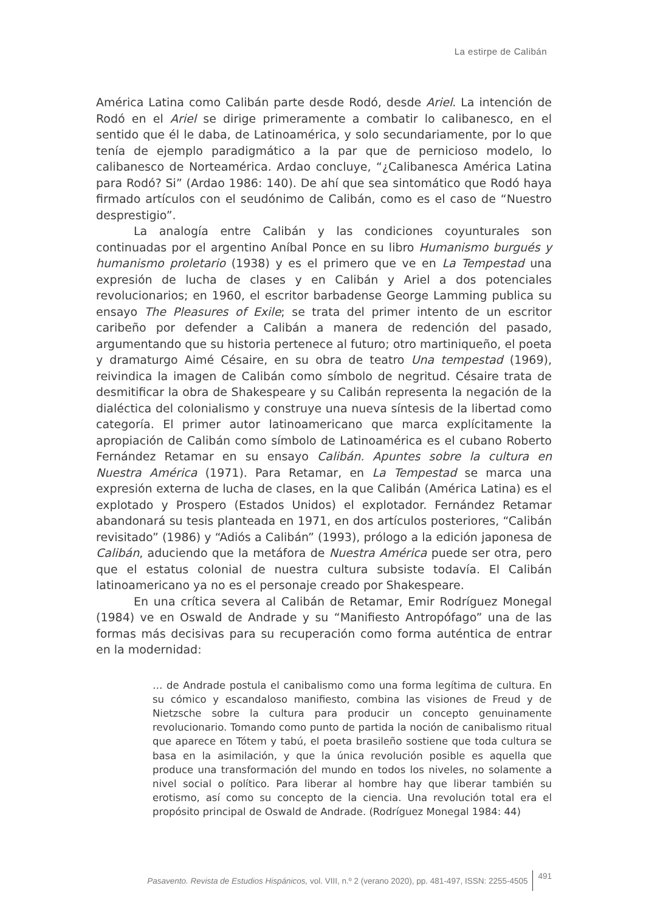La estirpe de Calibán
América Latina como Calibán parte desde Rodó, desde Ariel. La intención de Rodó en el Ariel se dirige primeramente a combatir lo calibanesco, en el sentido que él le daba, de Latinoamérica, y solo secundariamente, por lo que tenía de ejemplo paradigmático a la par que de pernicioso modelo, lo calibanesco de Norteamérica. Ardao concluye, “¿Calibanesca América Latina para Rodó? Si” (Ardao 1986: 140). De ahí que sea sintomático que Rodó haya firmado artículos con el seudónimo de Calibán, como es el caso de “Nuestro desprestigio”.
La analogía entre Calibán y las condiciones coyunturales son continuadas por el argentino Aníbal Ponce en su libro Humanismo burgués y humanismo proletario (1938) y es el primero que ve en La Tempestad una expresión de lucha de clases y en Calibán y Ariel a dos potenciales revolucionarios; en 1960, el escritor barbadense George Lamming publica su ensayo The Pleasures of Exile; se trata del primer intento de un escritor caribeño por defender a Calibán a manera de redención del pasado, argumentando que su historia pertenece al futuro; otro martiniqueño, el poeta y dramaturgo Aimé Césaire, en su obra de teatro Una tempestad (1969), reivindica la imagen de Calibán como símbolo de negritud. Césaire trata de desmitificar la obra de Shakespeare y su Calibán representa la negación de la dialéctica del colonialismo y construye una nueva síntesis de la libertad como categoría. El primer autor latinoamericano que marca explícitamente la apropiación de Calibán como símbolo de Latinoamérica es el cubano Roberto Fernández Retamar en su ensayo Calibán. Apuntes sobre la cultura en Nuestra América (1971). Para Retamar, en La Tempestad se marca una expresión externa de lucha de clases, en la que Calibán (América Latina) es el explotado y Prospero (Estados Unidos) el explotador. Fernández Retamar abandonará su tesis planteada en 1971, en dos artículos posteriores, “Calibán revisitado” (1986) y “Adiós a Calibán” (1993), prólogo a la edición japonesa de Calibán, aduciendo que la metáfora de Nuestra América puede ser otra, pero que el estatus colonial de nuestra cultura subsiste todavía. El Calibán latinoamericano ya no es el personaje creado por Shakespeare.
En una crítica severa al Calibán de Retamar, Emir Rodríguez Monegal (1984) ve en Oswald de Andrade y su “Manifiesto Antropófago” una de las formas más decisivas para su recuperación como forma auténtica de entrar en la modernidad:
… de Andrade postula el canibalismo como una forma legítima de cultura. En su cómico y escandaloso manifiesto, combina las visiones de Freud y de Nietzsche sobre la cultura para producir un concepto genuinamente revolucionario. Tomando como punto de partida la noción de canibalismo ritual que aparece en Tótem y tabú, el poeta brasileño sostiene que toda cultura se basa en la asimilación, y que la única revolución posible es aquella que produce una transformación del mundo en todos los niveles, no solamente a nivel social o político. Para liberar al hombre hay que liberar también su erotismo, así como su concepto de la ciencia. Una revolución total era el propósito principal de Oswald de Andrade. (Rodríguez Monegal 1984: 44)
Pasavento. Revista de Estudios Hispánicos, vol. VIII, n.º 2 (verano 2020), pp. 481-497, ISSN: 2255-4505 491